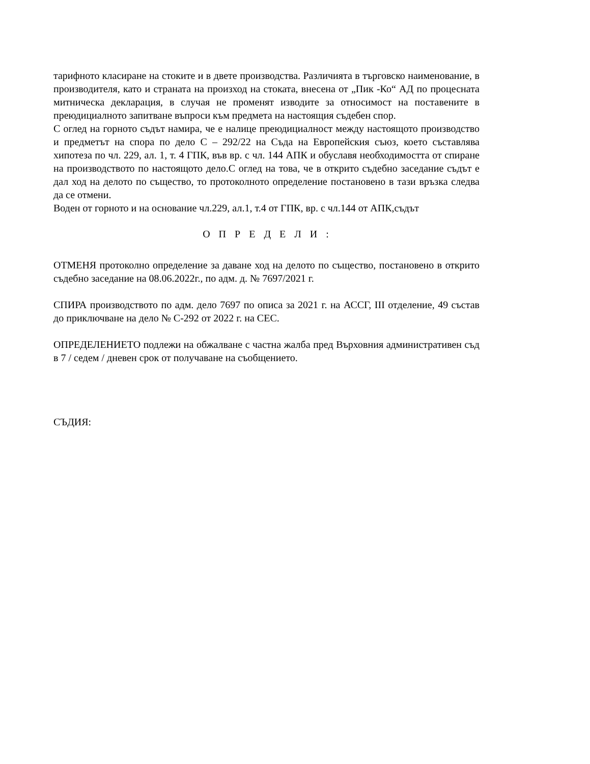тарифното класиране на стоките и в двете производства. Различията в търговско наименование, в производителя, като и страната на произход на стоката, внесена от „Пик -Ко“ АД по процесната митническа декларация, в случая не променят изводите за относимост на поставените в преюдициалното запитване въпроси към предмета на настоящия съдебен спор.
С оглед на горното съдът намира, че е налице преюдициалност между настоящото производство и предметът на спора по дело С – 292/22 на Съда на Европейския съюз, което съставлява хипотеза по чл. 229, ал. 1, т. 4 ГПК, във вр. с чл. 144 АПК и обуславя необходимостта от спиране на производството по настоящото дело.С оглед на това, че в открито съдебно заседание съдът е дал ход на делото по същество, то протоколното определение постановено в тази връзка следва да се отмени.
Воден от горното и на основание чл.229, ал.1, т.4 от ГПК, вр. с чл.144 от АПК,съдът
О П Р Е Д Е Л И :
ОТМЕНЯ протоколно определение за даване ход на делото по същество, постановено в открито съдебно заседание на 08.06.2022г., по адм. д. № 7697/2021 г.
СПИРА производството по адм. дело 7697 по описа за 2021 г. на АССГ, III отделение, 49 състав до приключване на дело № С-292 от 2022 г. на СЕС.
ОПРЕДЕЛЕНИЕТО подлежи на обжалване с частна жалба пред Върховния административен съд в 7 / седем / дневен срок от получаване на съобщението.
СЪДИЯ: